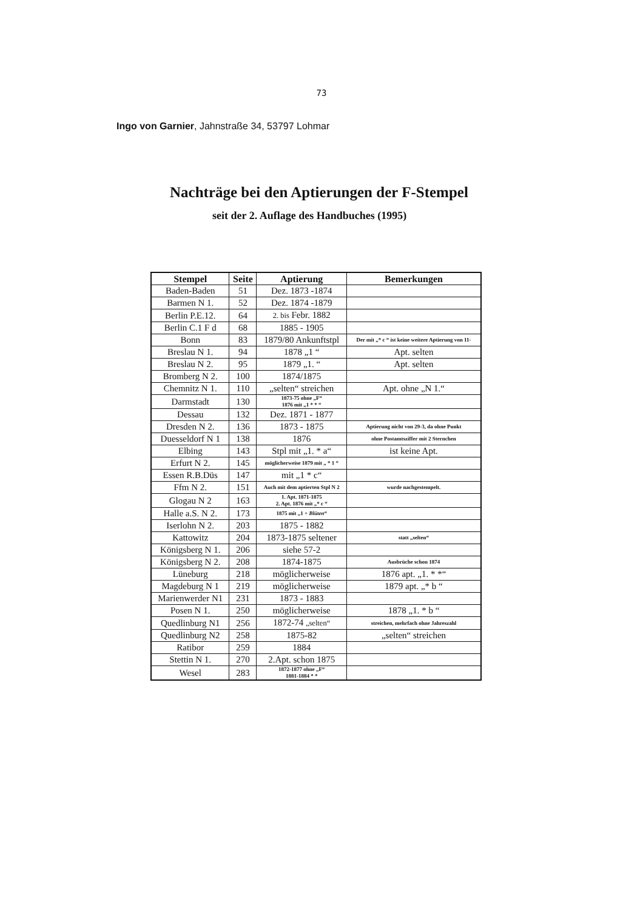73
Ingo von Garnier, Jahnstraße 34, 53797 Lohmar
Nachträge bei den Aptierungen der F-Stempel
seit der 2. Auflage des Handbuches (1995)
| Stempel | Seite | Aptierung | Bemerkungen |
| --- | --- | --- | --- |
| Baden-Baden | 51 | Dez. 1873 -1874 | |
| Barmen N 1. | 52 | Dez. 1874 -1879 | |
| Berlin P.E.12. | 64 | 2. bis Febr. 1882 | |
| Berlin C.1 F d | 68 | 1885 - 1905 | |
| Bonn | 83 | 1879/80 Ankunftstpl | Der mit „* c “ ist keine weitere Aptierung von 11- |
| Breslau N 1. | 94 | 1878 „1 “ | Apt. selten |
| Breslau N 2. | 95 | 1879 „1. “ | Apt. selten |
| Bromberg N 2. | 100 | 1874/1875 | |
| Chemnitz N 1. | 110 | „selten“ streichen | Apt. ohne „N 1.“ |
| Darmstadt | 130 | 1873-75 ohne „F“ 1876 mit „1 * * “ | |
| Dessau | 132 | Dez. 1871 - 1877 | |
| Dresden N 2. | 136 | 1873 - 1875 | Aptierung nicht von 29-3, da ohne Punkt |
| Duesseldorf N 1 | 138 | 1876 | ohne Postamtsziffer mit 2 Sternchen |
| Elbing | 143 | Stpl mit „1. * a“ | ist keine Apt. |
| Erfurt N 2. | 145 | möglicherweise 1879 mit „ * 1 “ | |
| Essen R.B.Düs | 147 | mit „1 * c“ | |
| Ffm N 2. | 151 | Auch mit dem aptierten Stpl N 2 | wurde nachgestempelt. |
| Glogau N 2 | 163 | 1. Apt. 1871-1875 2. Apt. 1876 mit „* c “ | |
| Halle a.S. N 2. | 173 | 1875 mit „1 + Blüten “ | |
| Iserlohn N 2. | 203 | 1875 - 1882 | |
| Kattowitz | 204 | 1873-1875 seltener | statt „selten“ |
| Königsberg N 1. | 206 | siehe 57-2 | |
| Königsberg N 2. | 208 | 1874-1875 | Ausbrüche schon 1874 |
| Lüneburg | 218 | möglicherweise | 1876 apt. „1. * *“ |
| Magdeburg N 1 | 219 | möglicherweise | 1879 apt. „* b “ |
| Marienwerder N1 | 231 | 1873 - 1883 | |
| Posen N 1. | 250 | möglicherweise | 1878 „1. * b “ |
| Quedlinburg N1 | 256 | 1872-74 „selten“ | streichen, mehrfach ohne Jahreszahl |
| Quedlinburg N2 | 258 | 1875-82 | „selten“ streichen |
| Ratibor | 259 | 1884 | |
| Stettin N 1. | 270 | 2.Apt. schon 1875 | |
| Wesel | 283 | 1872-1877 ohne „F“ 1881-1884 * * | |